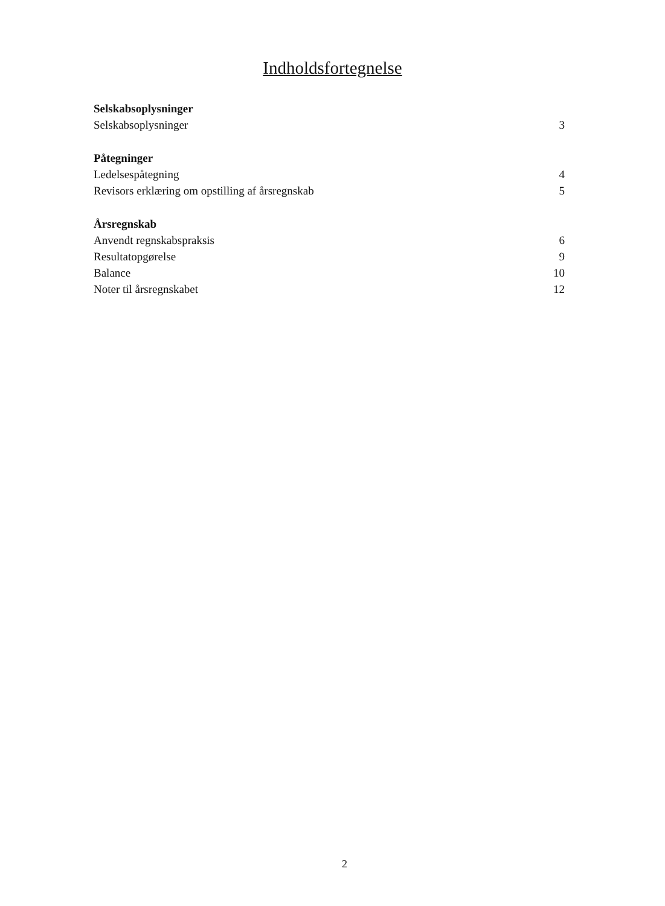Indholdsfortegnelse
Selskabsoplysninger
Selskabsoplysninger 3
Påtegninger
Ledelsespåtegning 4
Revisors erklæring om opstilling af årsregnskab 5
Årsregnskab
Anvendt regnskabspraksis 6
Resultatopgørelse 9
Balance 10
Noter til årsregnskabet 12
2